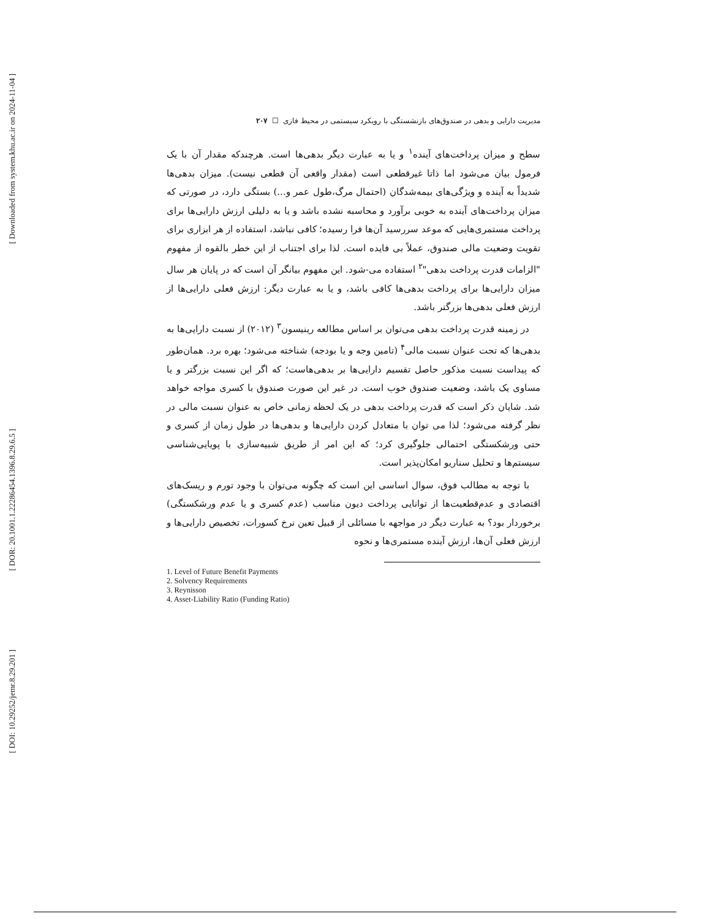[ Downloaded from system.khu.ac.ir on 2024-11-04 ]
[ DOR: 20.1001.1.22286454.1396.8.29.6.5 ]
[ DOI: 10.29252/jemr.8.29.201 ]
مدیریت دارایی و بدهی در صندوق‌های بازنشستگی با رویکرد سیستمی در محیط فازی ☐ ۲۰۷
سطح و میزان پرداخت‌های آینده<sup>۱</sup> و یا به عبارت دیگر بدهی‌ها است. هرچندکه مقدار آن با یک فرمول بیان می‌شود اما ذاتا غیرقطعی است (مقدار واقعی آن قطعی نیست). میزان بدهی‌ها شدیداً به آینده و ویژگی‌های بیمه‌شدگان (احتمال مرگ،طول عمر و...) بستگی دارد، در صورتی که میزان پرداخت‌های آینده به خوبی برآورد و محاسبه نشده باشد و یا به دلیلی ارزش دارایی‌ها برای پرداخت مستمری‌هایی که موعد سررسید آن‌ها فرا رسیده؛ کافی نباشد، استفاده از هر ابزاری برای تقویت وضعیت مالی صندوق، عملاً بی فایده است. لذا برای اجتناب از این خطر بالقوه از مفهوم "الزامات قدرت پرداخت بدهی"<sup>۲</sup> استفاده می-شود. این مفهوم بیانگر آن است که در پایان هر سال میزان دارایی‌ها برای پرداخت بدهی‌ها کافی باشد، و یا به عبارت دیگر: ارزش فعلی دارایی‌ها از ارزش فعلی بدهی‌ها بزرگتر باشد.
در زمینه قدرت پرداخت بدهی می‌توان بر اساس مطالعه رینیسون<sup>۳</sup> (۲۰۱۲) از نسبت دارایی‌ها به بدهی‌ها که تحت عنوان نسبت مالی<sup>۴</sup> (تامین وجه و یا بودجه) شناخته می‌شود؛ بهره برد. همان‌طور که پیداست نسبت مذکور حاصل تقسیم دارایی‌ها بر بدهی‌هاست؛ که اگر این نسبت بزرگتر و یا مساوی یک باشد، وضعیت صندوق خوب است. در غیر این صورت صندوق با کسری مواجه خواهد شد. شایان ذکر است که قدرت پرداخت بدهی در یک لحظه زمانی خاص به عنوان نسبت مالی در نظر گرفته می‌شود؛ لذا می توان با متعادل کردن دارایی‌ها و بدهی‌ها در طول زمان از کسری و حتی ورشکستگی احتمالی جلوگیری کرد؛ که این امر از طریق شبیه‌سازی با پویایی‌شناسی سیستم‌ها و تحلیل سناریو امکان‌پذیر است.
با توجه به مطالب فوق، سوال اساسی این است که چگونه می‌توان با وجود تورم و ریسک‌های اقتصادی و عدم‌قطعیت‌ها از توانایی پرداخت دیون مناسب (عدم کسری و یا عدم ورشکستگی) برخوردار بود؟ به عبارت دیگر در مواجهه با مسائلی از قبیل تعین نرخ کسورات، تخصیص دارایی‌ها و ارزش فعلی آن‌ها، ارزش آینده مستمری‌ها و نحوه
1. Level of Future Benefit Payments
2. Solvency Requirements
3. Reynisson
4. Asset-Liability Ratio (Funding Ratio)